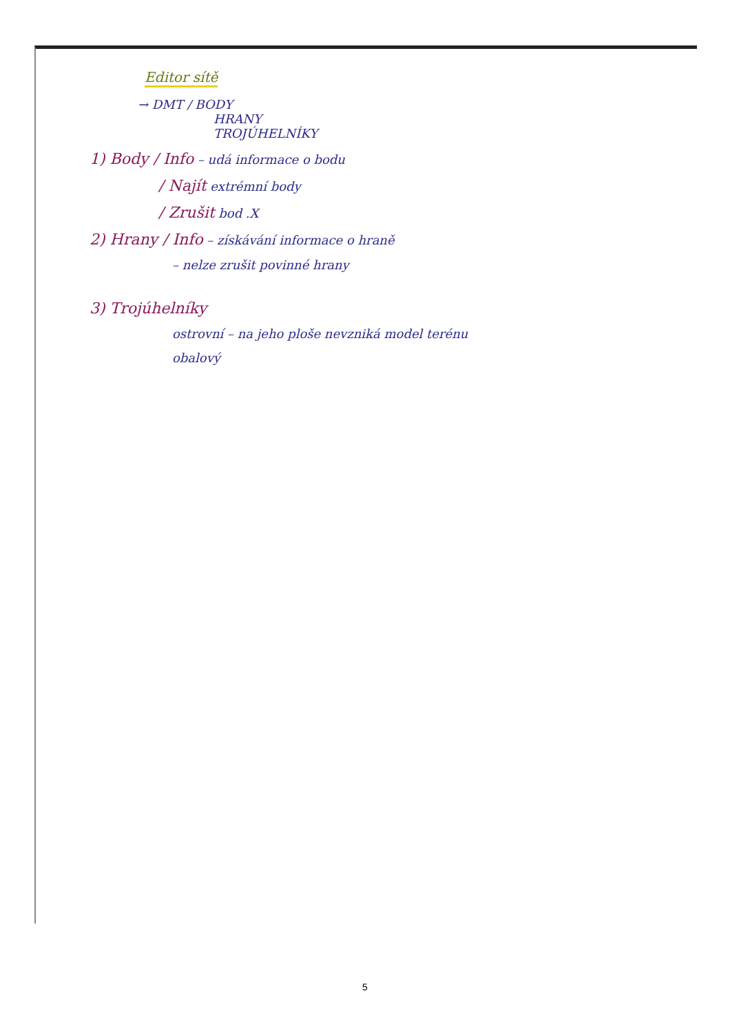Editor sítě
→ DMT / BODY
HRANY
TROJÚHELNÍKY
1) Body / Info – udá informace o bodu
/ Najít extrémní body
/ Zrušit bod .X
2) Hrany / Info – získávání informace o hraně
– nelze zrušit povinné hrany
3) Trojúhelníky
ostrovní – na jeho ploše nevzniká model terénu
obalový
5